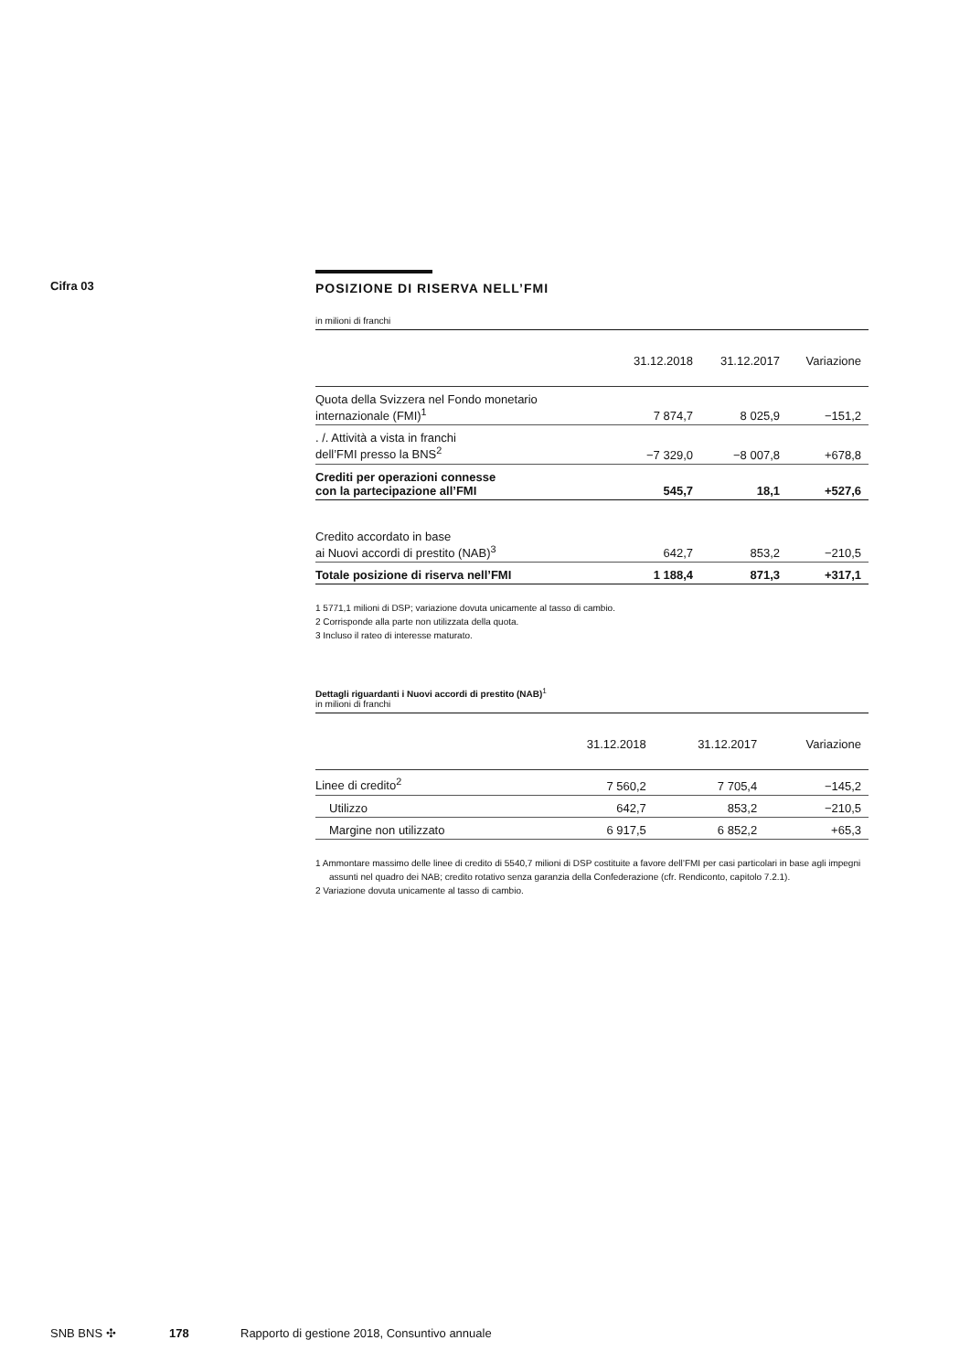Cifra 03
POSIZIONE DI RISERVA NELL’FMI
in milioni di franchi
| | 31.12.2018 | 31.12.2017 | Variazione |
| --- | --- | --- | --- |
| Quota della Svizzera nel Fondo monetario internazionale (FMI)<sup>1</sup> | 7 874,7 | 8 025,9 | −151,2 |
| . /. Attività a vista in franchi dell’FMI presso la BNS<sup>2</sup> | −7 329,0 | −8 007,8 | +678,8 |
| Crediti per operazioni connesse con la partecipazione all’FMI | 545,7 | 18,1 | +527,6 |
| Credito accordato in base ai Nuovi accordi di prestito (NAB)<sup>3</sup> | 642,7 | 853,2 | −210,5 |
| Totale posizione di riserva nell’FMI | 1 188,4 | 871,3 | +317,1 |
1 5771,1 milioni di DSP; variazione dovuta unicamente al tasso di cambio.
2 Corrisponde alla parte non utilizzata della quota.
3 Incluso il rateo di interesse maturato.
Dettagli riguardanti i Nuovi accordi di prestito (NAB)<sup>1</sup>
in milioni di franchi
| | 31.12.2018 | 31.12.2017 | Variazione |
| --- | --- | --- | --- |
| Linee di credito<sup>2</sup> | 7 560,2 | 7 705,4 | −145,2 |
| Utilizzo | 642,7 | 853,2 | −210,5 |
| Margine non utilizzato | 6 917,5 | 6 852,2 | +65,3 |
1 Ammontare massimo delle linee di credito di 5540,7 milioni di DSP costituite a favore dell’FMI per casi particolari in base agli impegni assunti nel quadro dei NAB; credito rotativo senza garanzia della Confederazione (cfr. Rendiconto, capitolo 7.2.1).
2 Variazione dovuta unicamente al tasso di cambio.
SNB BNS ✣ 178 Rapporto di gestione 2018, Consuntivo annuale